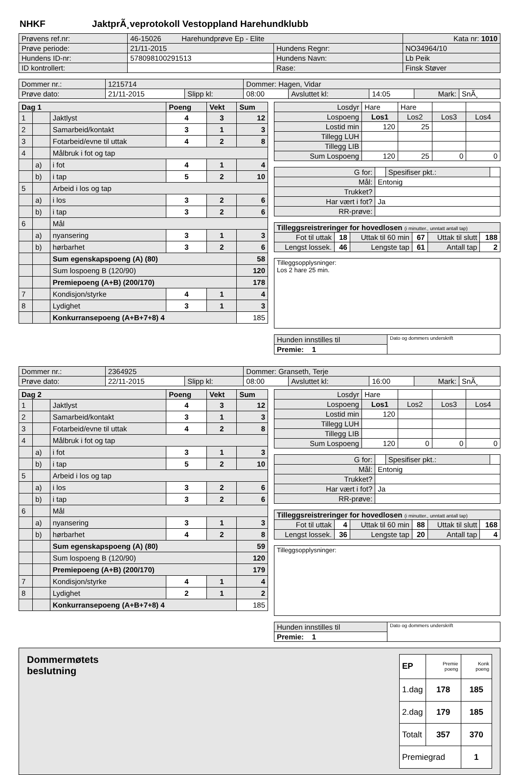NHKF JaktprÃ¸veprotokoll Vestoppland Harehundklubb
| Prøvens ref.nr: | 46-15026 Harehundprøve Ep - Elite | | | Kata nr: 1010 |
| Prøve periode: | 21/11-2015 | Hundens Regnr: | NO34964/10 | |
| Hundens ID-nr: | 578098100291513 | Hundens Navn: | Lb Peik | |
| ID kontrollert: | | Rase: | Finsk Støver | |
| Dommer nr.: | 1215714 | | Dommer: Hagen, Vidar | | | | |
| Prøve dato: | 21/11-2015 | Slipp kl: | 08:00 | Avsluttet kl: | 14:05 | Mark: | SnÃ¸ |
| Dag 1 | | | Poeng | Vekt | Sum |
| --- | --- | --- | --- | --- | --- |
| 1 | | Jaktlyst | 4 | 3 | 12 |
| 2 | | Samarbeid/kontakt | 3 | 1 | 3 |
| 3 | | Fotarbeid/evne til uttak | 4 | 2 | 8 |
| 4 | | Målbruk i fot og tap | | | |
| | a) | i fot | 4 | 1 | 4 |
| | b) | i tap | 5 | 2 | 10 |
| 5 | | Arbeid i los og tap | | | |
| | a) | i los | 3 | 2 | 6 |
| | b) | i tap | 3 | 2 | 6 |
| 6 | | Mål | | | |
| | a) | nyansering | 3 | 1 | 3 |
| | b) | hørbarhet | 3 | 2 | 6 |
| | | Sum egenskapspoeng (A) (80) | | | 58 |
| | | Sum lospoeng B (120/90) | | | 120 |
| | | Premiepoeng (A+B) (200/170) | | | 178 |
| 7 | | Kondisjon/styrke | 4 | 1 | 4 |
| 8 | | Lydighet | 3 | 1 | 3 |
| | | Konkurransepoeng (A+B+7+8) 4 | | | 185 |
| Losdyr | Hare | Hare | | |
| Lospoeng | Los1 | Los2 | Los3 | Los4 |
| Lostid min | 120 | 25 | | |
| Tillegg LUH | | | | |
| Tillegg LIB | | | | |
| Sum Lospoeng | 120 | 25 | 0 | 0 |
| G for: | | Spesifiser pkt.: | |
| Mål: | Entonig | | |
| Trukket? | | | |
| Har vært i fot? | Ja | | |
| RR-prøve: | | | |
| Tilleggsreistreringer for hovedlosen (i minutter., unntatt antall tap) | | | | | |
| Fot til uttak | 18 | Uttak til 60 min | 67 | Uttak til slutt | 188 |
| Lengst lossek. | 46 | Lengste tap | 61 | Antall tap | 2 |
| Tilleggsopplysninger: Los 2 hare 25 min. |
| Hunden innstilles til | Dato og dommers underskrift |
| Premie: 1 | |
| Dommer nr.: | 2364925 | | Dommer: Granseth, Terje | | | | |
| Prøve dato: | 22/11-2015 | Slipp kl: | 08:00 | Avsluttet kl: | 16:00 | Mark: | SnÃ¸ |
| Dag 2 | | | Poeng | Vekt | Sum |
| --- | --- | --- | --- | --- | --- |
| 1 | | Jaktlyst | 4 | 3 | 12 |
| 2 | | Samarbeid/kontakt | 3 | 1 | 3 |
| 3 | | Fotarbeid/evne til uttak | 4 | 2 | 8 |
| 4 | | Målbruk i fot og tap | | | |
| | a) | i fot | 3 | 1 | 3 |
| | b) | i tap | 5 | 2 | 10 |
| 5 | | Arbeid i los og tap | | | |
| | a) | i los | 3 | 2 | 6 |
| | b) | i tap | 3 | 2 | 6 |
| 6 | | Mål | | | |
| | a) | nyansering | 3 | 1 | 3 |
| | b) | hørbarhet | 4 | 2 | 8 |
| | | Sum egenskapspoeng (A) (80) | | | 59 |
| | | Sum lospoeng B (120/90) | | | 120 |
| | | Premiepoeng (A+B) (200/170) | | | 179 |
| 7 | | Kondisjon/styrke | 4 | 1 | 4 |
| 8 | | Lydighet | 2 | 1 | 2 |
| | | Konkurransepoeng (A+B+7+8) 4 | | | 185 |
| Losdyr | Hare | | | |
| Lospoeng | Los1 | Los2 | Los3 | Los4 |
| Lostid min | 120 | | | |
| Tillegg LUH | | | | |
| Tillegg LIB | | | | |
| Sum Lospoeng | 120 | 0 | 0 | 0 |
| G for: | | Spesifiser pkt.: | |
| Mål: | Entonig | | |
| Trukket? | | | |
| Har vært i fot? | Ja | | |
| RR-prøve: | | | |
| Tilleggsreistreringer for hovedlosen (i minutter., unntatt antall tap) | | | | | |
| Fot til uttak | 4 | Uttak til 60 min | 88 | Uttak til slutt | 168 |
| Lengst lossek. | 36 | Lengste tap | 20 | Antall tap | 4 |
| Tilleggsopplysninger: |
| Hunden innstilles til | Dato og dommers underskrift |
| Premie: 1 | |
Dommermøtets
beslutning
| EP | Premie poeng | Konk poeng |
| 1.dag | 178 | 185 |
| 2.dag | 179 | 185 |
| Totalt | 357 | 370 |
| Premiegrad | | 1 |